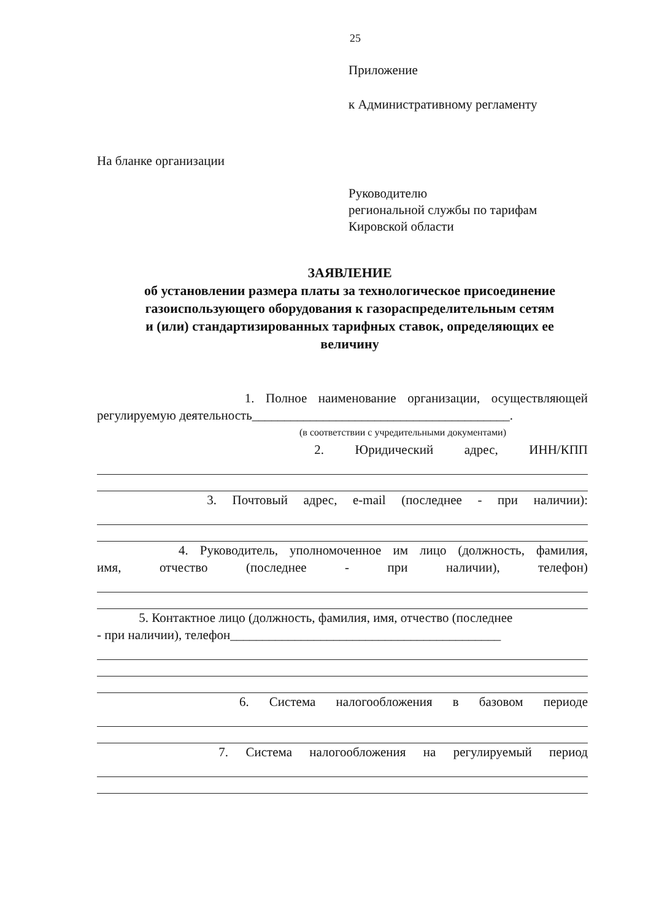25
Приложение
к Административному регламенту
На бланке организации
Руководителю
региональной службы по тарифам
Кировской области
ЗАЯВЛЕНИЕ
об установлении размера платы за технологическое присоединение
газоиспользующего оборудования к газораспределительным сетям и (или) стандартизированных тарифных ставок, определяющих ее величину
1. Полное наименование организации, осуществляющей
регулируемую деятельность________________________________________.
(в соответствии с учредительными документами)
2. Юридический адрес, ИНН/КПП
3. Почтовый адрес, e-mail (последнее - при наличии):
4. Руководитель, уполномоченное им лицо (должность, фамилия,
имя, отчество (последнее - при наличии), телефон)
5. Контактное лицо (должность, фамилия, имя, отчество (последнее
- при наличии), телефон__________________________________________
6. Система налогообложения в базовом периоде
7. Система налогообложения на регулируемый период